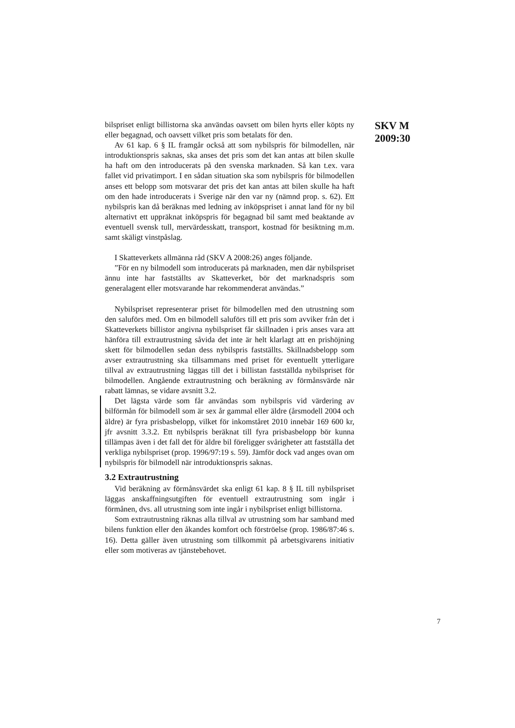SKV M
2009:30
bilspriset enligt billistorna ska användas oavsett om bilen hyrts eller köpts ny eller begagnad, och oavsett vilket pris som betalats för den.
Av 61 kap. 6 § IL framgår också att som nybilspris för bilmodellen, när introduktionspris saknas, ska anses det pris som det kan antas att bilen skulle ha haft om den introducerats på den svenska marknaden. Så kan t.ex. vara fallet vid privatimport. I en sådan situation ska som nybilspris för bilmodellen anses ett belopp som motsvarar det pris det kan antas att bilen skulle ha haft om den hade introducerats i Sverige när den var ny (nämnd prop. s. 62). Ett nybilspris kan då beräknas med ledning av inköpspriset i annat land för ny bil alternativt ett uppräknat inköpspris för begagnad bil samt med beaktande av eventuell svensk tull, mervärdesskatt, transport, kostnad för besiktning m.m. samt skäligt vinstpåslag.
I Skatteverkets allmänna råd (SKV A 2008:26) anges följande.
”För en ny bilmodell som introducerats på marknaden, men där nybilspriset ännu inte har fastställts av Skatteverket, bör det marknadspris som generalagent eller motsvarande har rekommenderat användas.”
Nybilspriset representerar priset för bilmodellen med den utrustning som den saluförs med. Om en bilmodell saluförs till ett pris som avviker från det i Skatteverkets billistor angivna nybilspriset får skillnaden i pris anses vara att hänföra till extrautrustning såvida det inte är helt klarlagt att en prishöjning skett för bilmodellen sedan dess nybilspris fastställts. Skillnadsbelopp som avser extrautrustning ska tillsammans med priset för eventuellt ytterligare tillval av extrautrustning läggas till det i billistan fastställda nybilspriset för bilmodellen. Angående extrautrustning och beräkning av förmånsvärde när rabatt lämnas, se vidare avsnitt 3.2.
Det lägsta värde som får användas som nybilspris vid värdering av bilförmån för bilmodell som är sex år gammal eller äldre (årsmodell 2004 och äldre) är fyra prisbasbelopp, vilket för inkomståret 2010 innebär 169 600 kr, jfr avsnitt 3.3.2. Ett nybilspris beräknat till fyra prisbasbelopp bör kunna tillämpas även i det fall det för äldre bil föreligger svårigheter att fastställa det verkliga nybilspriset (prop. 1996/97:19 s. 59). Jämför dock vad anges ovan om nybilspris för bilmodell när introduktionspris saknas.
3.2 Extrautrustning
Vid beräkning av förmånsvärdet ska enligt 61 kap. 8 § IL till nybilspriset läggas anskaffningsutgiften för eventuell extrautrustning som ingår i förmånen, dvs. all utrustning som inte ingår i nybilspriset enligt billistorna.
Som extrautrustning räknas alla tillval av utrustning som har samband med bilens funktion eller den åkandes komfort och förströelse (prop. 1986/87:46 s. 16). Detta gäller även utrustning som tillkommit på arbetsgivarens initiativ eller som motiveras av tjänstebehovet.
7